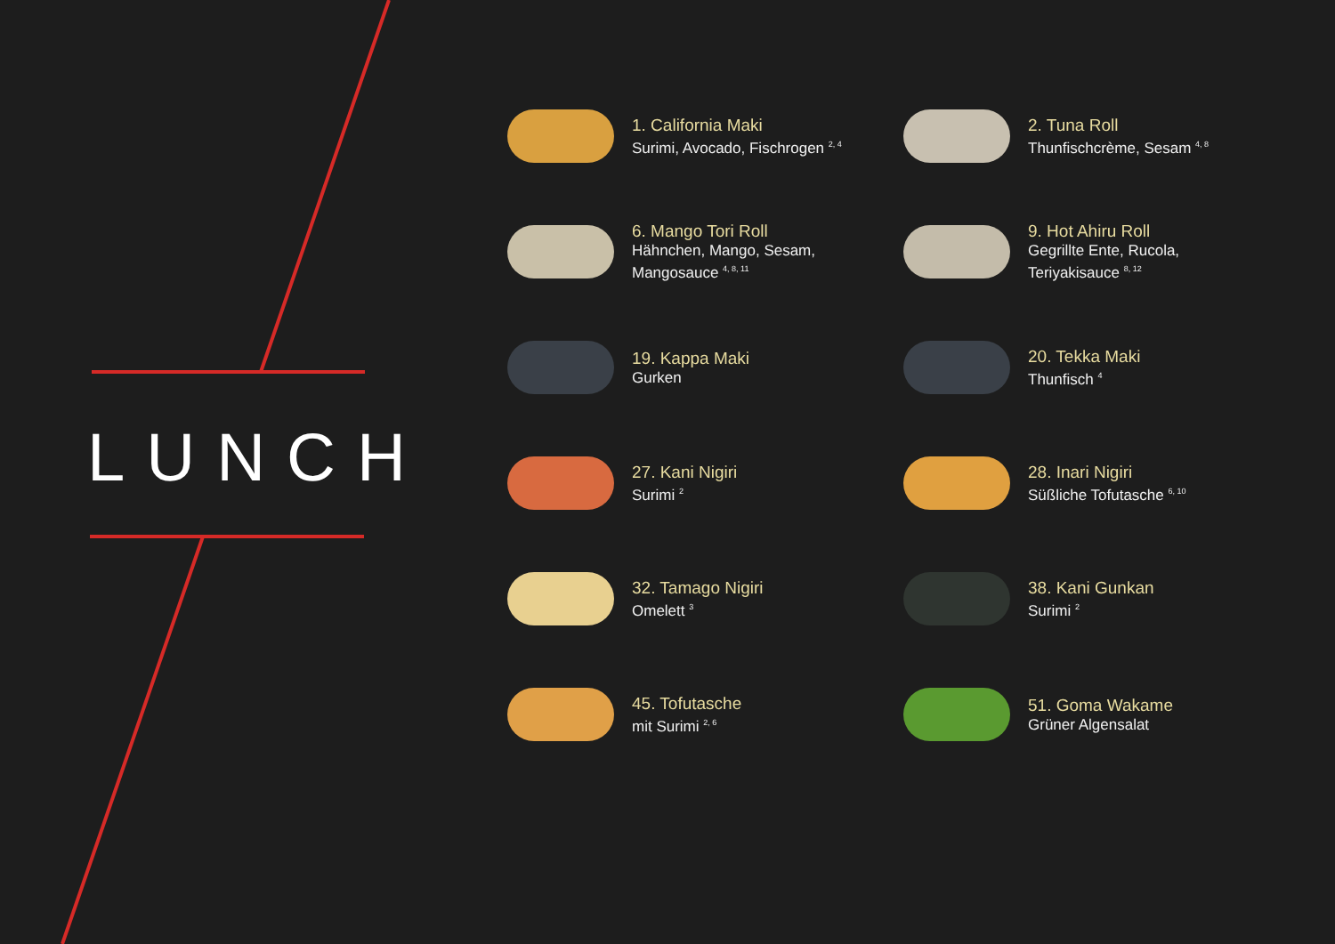LUNCH
1. California Maki
Surimi, Avocado, Fischrogen <sup>2, 4</sup>
2. Tuna Roll
Thunfischcrème, Sesam <sup>4, 8</sup>
6. Mango Tori Roll
Hähnchen, Mango, Sesam,
Mangosauce <sup>4, 8, 11</sup>
9. Hot Ahiru Roll
Gegrillte Ente, Rucola,
Teriyakisauce <sup>8, 12</sup>
19. Kappa Maki
Gurken
20. Tekka Maki
Thunfisch <sup>4</sup>
27. Kani Nigiri
Surimi <sup>2</sup>
28. Inari Nigiri
Süßliche Tofutasche <sup>6, 10</sup>
32. Tamago Nigiri
Omelett <sup>3</sup>
38. Kani Gunkan
Surimi <sup>2</sup>
45. Tofutasche
mit Surimi <sup>2, 6</sup>
51. Goma Wakame
Grüner Algensalat